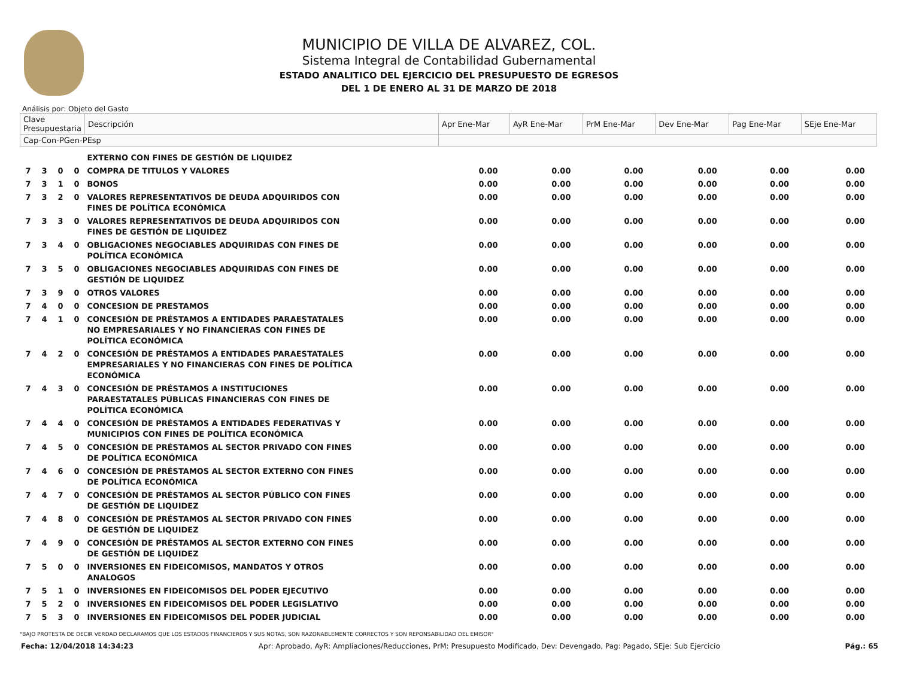MUNICIPIO DE VILLA DE ALVAREZ, COL.
Sistema Integral de Contabilidad Gubernamental
ESTADO ANALITICO DEL EJERCICIO DEL PRESUPUESTO DE EGRESOS
DEL 1 DE ENERO AL 31 DE MARZO DE 2018
Análisis por: Objeto del Gasto
| Clave Presupuestaria | | | | Descripción | Apr Ene-Mar | AyR Ene-Mar | PrM Ene-Mar | Dev Ene-Mar | Pag Ene-Mar | SEje Ene-Mar |
| --- | --- | --- | --- | --- | --- | --- | --- | --- | --- | --- |
| Cap-Con-PGen-PEsp | | | | | | | | | | |
| | | | | EXTERNO CON FINES DE GESTIÓN DE LIQUIDEZ | | | | | | |
| 7 | 3 | 0 | 0 | COMPRA DE TITULOS Y VALORES | 0.00 | 0.00 | 0.00 | 0.00 | 0.00 | 0.00 |
| 7 | 3 | 1 | 0 | BONOS | 0.00 | 0.00 | 0.00 | 0.00 | 0.00 | 0.00 |
| 7 | 3 | 2 | 0 | VALORES REPRESENTATIVOS DE DEUDA ADQUIRIDOS CON FINES DE POLÍTICA ECONÓMICA | 0.00 | 0.00 | 0.00 | 0.00 | 0.00 | 0.00 |
| 7 | 3 | 3 | 0 | VALORES REPRESENTATIVOS DE DEUDA ADQUIRIDOS CON FINES DE GESTIÓN DE LIQUIDEZ | 0.00 | 0.00 | 0.00 | 0.00 | 0.00 | 0.00 |
| 7 | 3 | 4 | 0 | OBLIGACIONES NEGOCIABLES ADQUIRIDAS CON FINES DE POLÍTICA ECONÓMICA | 0.00 | 0.00 | 0.00 | 0.00 | 0.00 | 0.00 |
| 7 | 3 | 5 | 0 | OBLIGACIONES NEGOCIABLES ADQUIRIDAS CON FINES DE GESTIÓN DE LIQUIDEZ | 0.00 | 0.00 | 0.00 | 0.00 | 0.00 | 0.00 |
| 7 | 3 | 9 | 0 | OTROS VALORES | 0.00 | 0.00 | 0.00 | 0.00 | 0.00 | 0.00 |
| 7 | 4 | 0 | 0 | CONCESION DE PRESTAMOS | 0.00 | 0.00 | 0.00 | 0.00 | 0.00 | 0.00 |
| 7 | 4 | 1 | 0 | CONCESIÓN DE PRÉSTAMOS A ENTIDADES PARAESTATALES NO EMPRESARIALES Y NO FINANCIERAS CON FINES DE POLÍTICA ECONÓMICA | 0.00 | 0.00 | 0.00 | 0.00 | 0.00 | 0.00 |
| 7 | 4 | 2 | 0 | CONCESIÓN DE PRÉSTAMOS A ENTIDADES PARAESTATALES EMPRESARIALES Y NO FINANCIERAS CON FINES DE POLÍTICA ECONÓMICA | 0.00 | 0.00 | 0.00 | 0.00 | 0.00 | 0.00 |
| 7 | 4 | 3 | 0 | CONCESIÓN DE PRÉSTAMOS A INSTITUCIONES PARAESTATALES PÚBLICAS FINANCIERAS CON FINES DE POLÍTICA ECONÓMICA | 0.00 | 0.00 | 0.00 | 0.00 | 0.00 | 0.00 |
| 7 | 4 | 4 | 0 | CONCESIÓN DE PRÉSTAMOS A ENTIDADES FEDERATIVAS Y MUNICIPIOS CON FINES DE POLÍTICA ECONÓMICA | 0.00 | 0.00 | 0.00 | 0.00 | 0.00 | 0.00 |
| 7 | 4 | 5 | 0 | CONCESIÓN DE PRÉSTAMOS AL SECTOR PRIVADO CON FINES DE POLÍTICA ECONÓMICA | 0.00 | 0.00 | 0.00 | 0.00 | 0.00 | 0.00 |
| 7 | 4 | 6 | 0 | CONCESIÓN DE PRÉSTAMOS AL SECTOR EXTERNO CON FINES DE POLÍTICA ECONÓMICA | 0.00 | 0.00 | 0.00 | 0.00 | 0.00 | 0.00 |
| 7 | 4 | 7 | 0 | CONCESIÓN DE PRÉSTAMOS AL SECTOR PÚBLICO CON FINES DE GESTIÓN DE LIQUIDEZ | 0.00 | 0.00 | 0.00 | 0.00 | 0.00 | 0.00 |
| 7 | 4 | 8 | 0 | CONCESIÓN DE PRÉSTAMOS AL SECTOR PRIVADO CON FINES DE GESTIÓN DE LIQUIDEZ | 0.00 | 0.00 | 0.00 | 0.00 | 0.00 | 0.00 |
| 7 | 4 | 9 | 0 | CONCESIÓN DE PRÉSTAMOS AL SECTOR EXTERNO CON FINES DE GESTIÓN DE LIQUIDEZ | 0.00 | 0.00 | 0.00 | 0.00 | 0.00 | 0.00 |
| 7 | 5 | 0 | 0 | INVERSIONES EN FIDEICOMISOS, MANDATOS Y OTROS ANALOGOS | 0.00 | 0.00 | 0.00 | 0.00 | 0.00 | 0.00 |
| 7 | 5 | 1 | 0 | INVERSIONES EN FIDEICOMISOS DEL PODER EJECUTIVO | 0.00 | 0.00 | 0.00 | 0.00 | 0.00 | 0.00 |
| 7 | 5 | 2 | 0 | INVERSIONES EN FIDEICOMISOS DEL PODER LEGISLATIVO | 0.00 | 0.00 | 0.00 | 0.00 | 0.00 | 0.00 |
| 7 | 5 | 3 | 0 | INVERSIONES EN FIDEICOMISOS DEL PODER JUDICIAL | 0.00 | 0.00 | 0.00 | 0.00 | 0.00 | 0.00 |
"BAJO PROTESTA DE DECIR VERDAD DECLARAMOS QUE LOS ESTADOS FINANCIEROS Y SUS NOTAS, SON RAZONABLEMENTE CORRECTOS Y SON REPONSABILIDAD DEL EMISOR"
Fecha: 12/04/2018 14:34:23 Apr: Aprobado, AyR: Ampliaciones/Reducciones, PrM: Presupuesto Modificado, Dev: Devengado, Pag: Pagado, SEje: Sub Ejercicio Pág.: 65